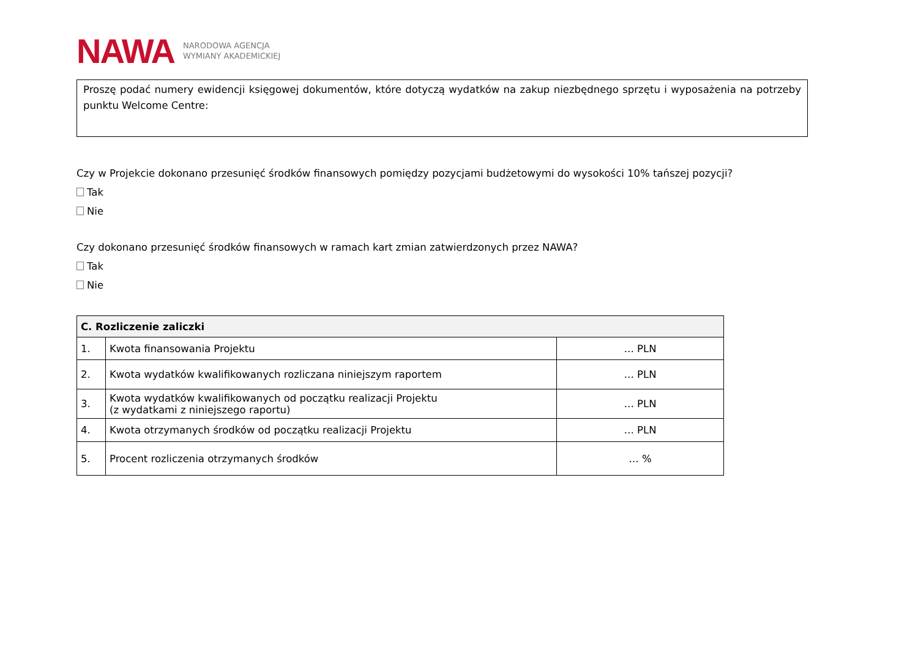NAWA NARODOWA AGENCJA
WYMIANY AKADEMICKIEJ
Proszę podać numery ewidencji księgowej dokumentów, które dotyczą wydatków na zakup niezbędnego sprzętu i wyposażenia na potrzeby punktu Welcome Centre:
Czy w Projekcie dokonano przesunięć środków finansowych pomiędzy pozycjami budżetowymi do wysokości 10% tańszej pozycji?
Tak
Nie
Czy dokonano przesunięć środków finansowych w ramach kart zmian zatwierdzonych przez NAWA?
Tak
Nie
| C. Rozliczenie zaliczki | | |
| --- | --- | --- |
| 1. | Kwota finansowania Projektu | … PLN |
| 2. | Kwota wydatków kwalifikowanych rozliczana niniejszym raportem | … PLN |
| 3. | Kwota wydatków kwalifikowanych od początku realizacji Projektu (z wydatkami z niniejszego raportu) | … PLN |
| 4. | Kwota otrzymanych środków od początku realizacji Projektu | … PLN |
| 5. | Procent rozliczenia otrzymanych środków | … % |